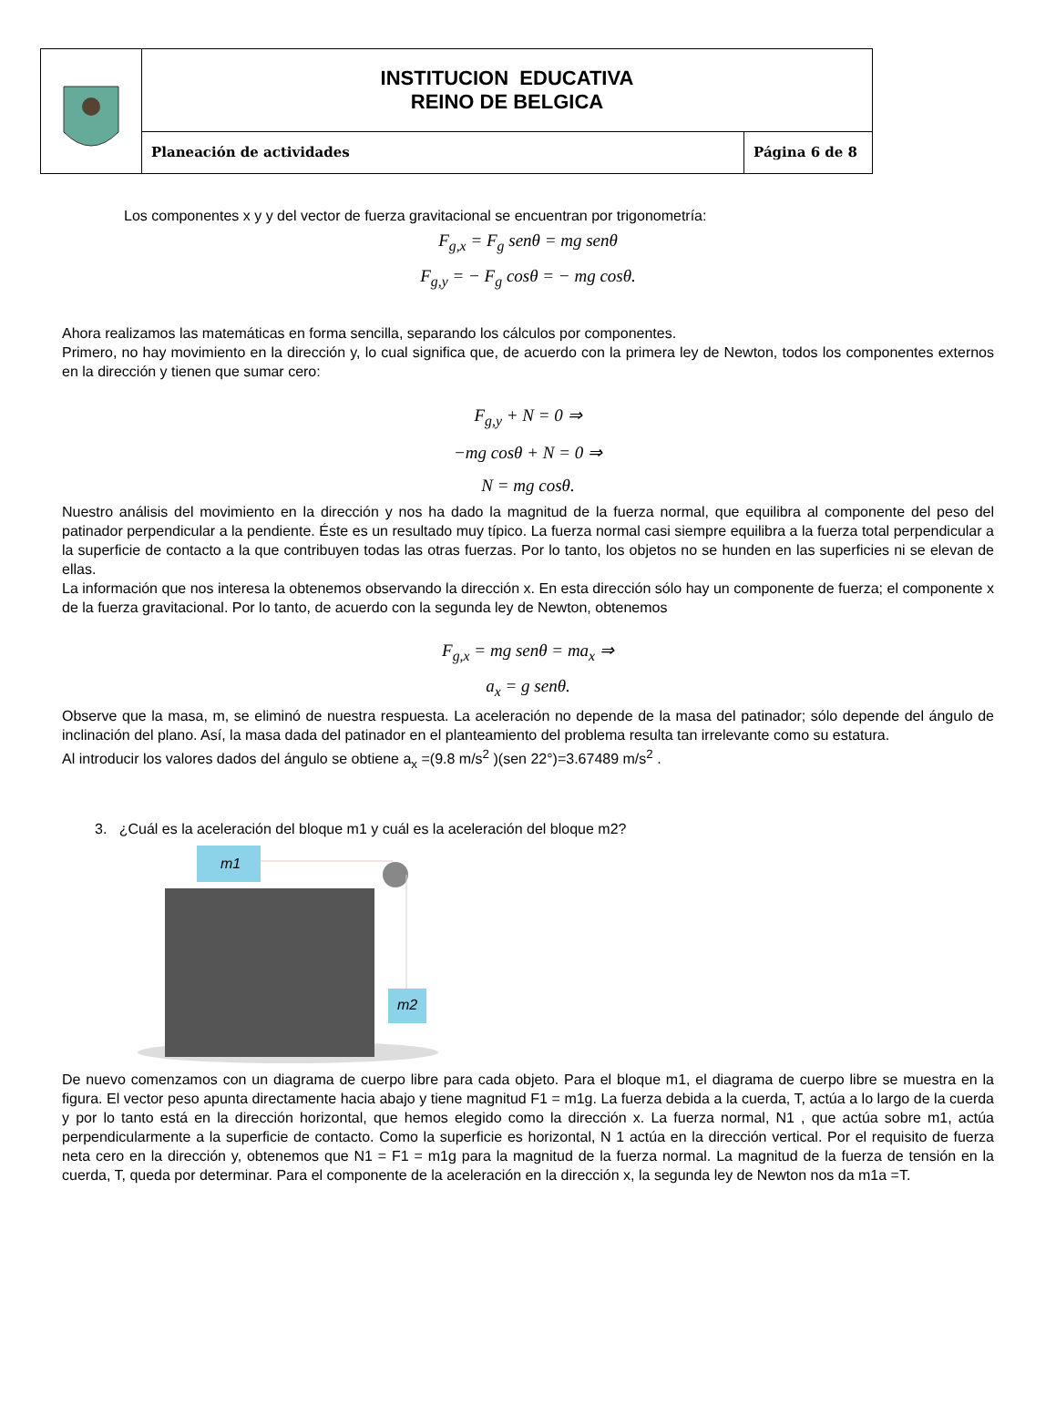| | INSTITUCION EDUCATIVA REINO DE BELGICA | |
| | Planeación de actividades | Página 6 de 8 |
Los componentes x y y del vector de fuerza gravitacional se encuentran por trigonometría:
F<sub>g,x</sub> = F<sub>g</sub> senθ = mg senθ
F<sub>g,y</sub> = − F<sub>g</sub> cosθ = − mg cosθ.
Ahora realizamos las matemáticas en forma sencilla, separando los cálculos por componentes.
Primero, no hay movimiento en la dirección y, lo cual significa que, de acuerdo con la primera ley de Newton, todos los componentes externos en la dirección y tienen que sumar cero:
F<sub>g,y</sub> + N = 0 ⇒
−mg cosθ + N = 0 ⇒
N = mg cosθ.
Nuestro análisis del movimiento en la dirección y nos ha dado la magnitud de la fuerza normal, que equilibra al componente del peso del patinador perpendicular a la pendiente. Éste es un resultado muy típico. La fuerza normal casi siempre equilibra a la fuerza total perpendicular a la superficie de contacto a la que contribuyen todas las otras fuerzas. Por lo tanto, los objetos no se hunden en las superficies ni se elevan de ellas.
La información que nos interesa la obtenemos observando la dirección x. En esta dirección sólo hay un componente de fuerza; el componente x de la fuerza gravitacional. Por lo tanto, de acuerdo con la segunda ley de Newton, obtenemos
F<sub>g,x</sub> = mg senθ = ma<sub>x</sub> ⇒
a<sub>x</sub> = g senθ.
Observe que la masa, m, se eliminó de nuestra respuesta. La aceleración no depende de la masa del patinador; sólo depende del ángulo de inclinación del plano. Así, la masa dada del patinador en el planteamiento del problema resulta tan irrelevante como su estatura.
Al introducir los valores dados del ángulo se obtiene a<sub>x</sub> =(9.8 m/s<sup>2</sup> )(sen 22°)=3.67489 m/s<sup>2</sup> .
3. ¿Cuál es la aceleración del bloque m1 y cuál es la aceleración del bloque m2?
m1
m2
De nuevo comenzamos con un diagrama de cuerpo libre para cada objeto. Para el bloque m1, el diagrama de cuerpo libre se muestra en la figura. El vector peso apunta directamente hacia abajo y tiene magnitud F1 = m1g. La fuerza debida a la cuerda, T, actúa a lo largo de la cuerda y por lo tanto está en la dirección horizontal, que hemos elegido como la dirección x. La fuerza normal, N1 , que actúa sobre m1, actúa perpendicularmente a la superficie de contacto. Como la superficie es horizontal, N 1 actúa en la dirección vertical. Por el requisito de fuerza neta cero en la dirección y, obtenemos que N1 = F1 = m1g para la magnitud de la fuerza normal. La magnitud de la fuerza de tensión en la cuerda, T, queda por determinar. Para el componente de la aceleración en la dirección x, la segunda ley de Newton nos da m1a =T.